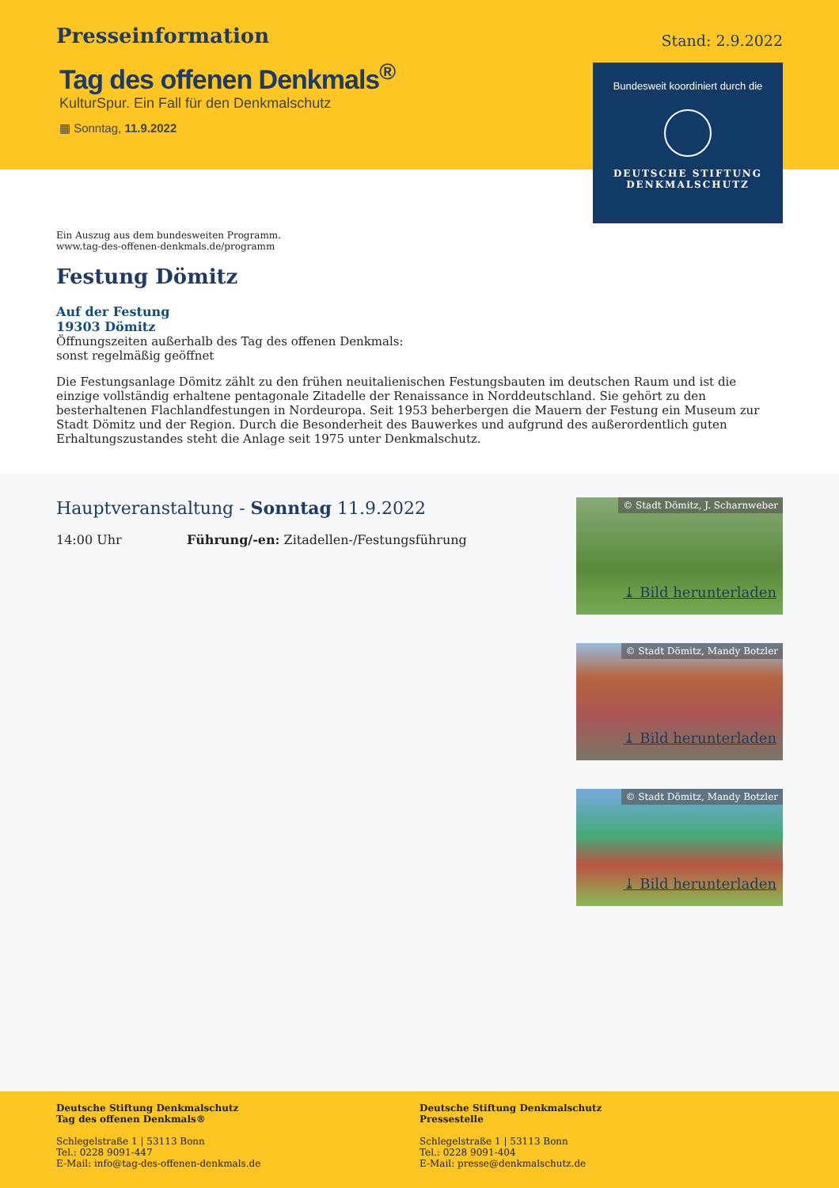Presseinformation
Stand: 2.9.2022
Tag des offenen Denkmals<sup>®</sup>
KulturSpur. Ein Fall für den Denkmalschutz
▦ Sonntag, 11.9.2022
Bundesweit koordiniert durch die
DEUTSCHE STIFTUNG
DENKMALSCHUTZ
Ein Auszug aus dem bundesweiten Programm.
www.tag-des-offenen-denkmals.de/programm
Festung Dömitz
Auf der Festung
19303 Dömitz
Öffnungszeiten außerhalb des Tag des offenen Denkmals:
sonst regelmäßig geöffnet
Die Festungsanlage Dömitz zählt zu den frühen neuitalienischen Festungsbauten im deutschen Raum und ist die einzige vollständig erhaltene pentagonale Zitadelle der Renaissance in Norddeutschland. Sie gehört zu den besterhaltenen Flachlandfestungen in Nordeuropa. Seit 1953 beherbergen die Mauern der Festung ein Museum zur Stadt Dömitz und der Region. Durch die Besonderheit des Bauwerkes und aufgrund des außerordentlich guten Erhaltungszustandes steht die Anlage seit 1975 unter Denkmalschutz.
Hauptveranstaltung - Sonntag 11.9.2022
14:00 Uhr Führung/-en: Zitadellen-/Festungsführung
© Stadt Dömitz, J. Scharnweber
⤓ Bild herunterladen
© Stadt Dömitz, Mandy Botzler
⤓ Bild herunterladen
© Stadt Dömitz, Mandy Botzler
⤓ Bild herunterladen
Deutsche Stiftung Denkmalschutz
Tag des offenen Denkmals®
Schlegelstraße 1 | 53113 Bonn
Tel.: 0228 9091-447
E-Mail: info@tag-des-offenen-denkmals.de
Deutsche Stiftung Denkmalschutz
Pressestelle
Schlegelstraße 1 | 53113 Bonn
Tel.: 0228 9091-404
E-Mail: presse@denkmalschutz.de